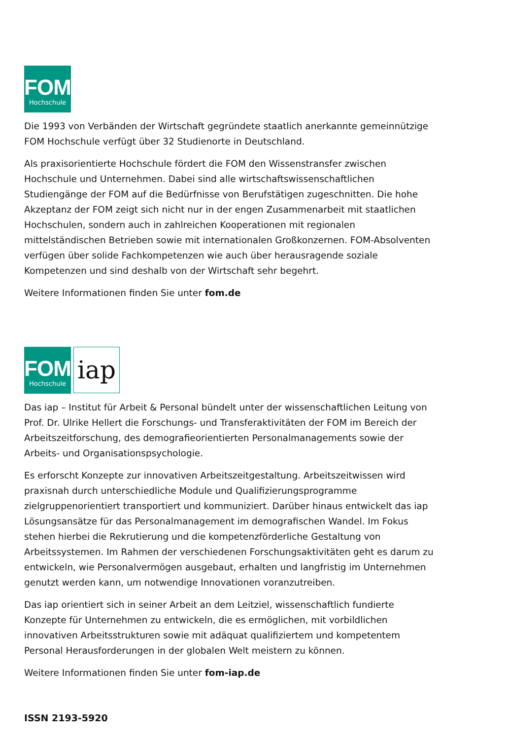FOM
Hochschule
Die 1993 von Verbänden der Wirtschaft gegründete staatlich anerkannte gemeinnützige FOM Hochschule verfügt über 32 Studienorte in Deutschland.
Als praxisorientierte Hochschule fördert die FOM den Wissenstransfer zwischen Hochschule und Unternehmen. Dabei sind alle wirtschaftswissenschaftlichen Studiengänge der FOM auf die Bedürfnisse von Berufstätigen zugeschnitten. Die hohe Akzeptanz der FOM zeigt sich nicht nur in der engen Zusammenarbeit mit staatlichen Hochschulen, sondern auch in zahlreichen Kooperationen mit regionalen mittelständischen Betrieben sowie mit internationalen Großkonzernen. FOM-Absolventen verfügen über solide Fachkompetenzen wie auch über herausragende soziale Kompetenzen und sind deshalb von der Wirtschaft sehr begehrt.
Weitere Informationen finden Sie unter fom.de
FOM
Hochschule
iap
Das iap – Institut für Arbeit & Personal bündelt unter der wissenschaftlichen Leitung von Prof. Dr. Ulrike Hellert die Forschungs- und Transferaktivitäten der FOM im Bereich der Arbeitszeitforschung, des demografieorientierten Personalmanagements sowie der Arbeits- und Organisationspsychologie.
Es erforscht Konzepte zur innovativen Arbeitszeitgestaltung. Arbeitszeitwissen wird praxisnah durch unterschiedliche Module und Qualifizierungsprogramme zielgruppenorientiert transportiert und kommuniziert. Darüber hinaus entwickelt das iap Lösungsansätze für das Personalmanagement im demografischen Wandel. Im Fokus stehen hierbei die Rekrutierung und die kompetenzförderliche Gestaltung von Arbeitssystemen. Im Rahmen der verschiedenen Forschungsaktivitäten geht es darum zu entwickeln, wie Personalvermögen ausgebaut, erhalten und langfristig im Unternehmen genutzt werden kann, um notwendige Innovationen voranzutreiben.
Das iap orientiert sich in seiner Arbeit an dem Leitziel, wissenschaftlich fundierte Konzepte für Unternehmen zu entwickeln, die es ermöglichen, mit vorbildlichen innovativen Arbeitsstrukturen sowie mit adäquat qualifiziertem und kompetentem Personal Herausforderungen in der globalen Welt meistern zu können.
Weitere Informationen finden Sie unter fom-iap.de
ISSN 2193-5920